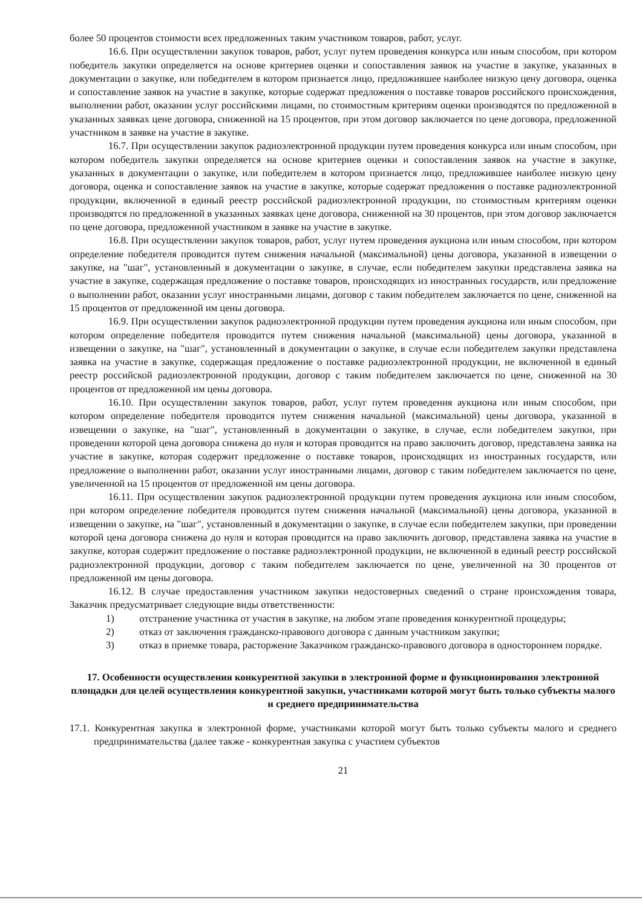более 50 процентов стоимости всех предложенных таким участником товаров, работ, услуг.
16.6. При осуществлении закупок товаров, работ, услуг путем проведения конкурса или иным способом, при котором победитель закупки определяется на основе критериев оценки и сопоставления заявок на участие в закупке, указанных в документации о закупке, или победителем в котором признается лицо, предложившее наиболее низкую цену договора, оценка и сопоставление заявок на участие в закупке, которые содержат предложения о поставке товаров российского происхождения, выполнении работ, оказании услуг российскими лицами, по стоимостным критериям оценки производятся по предложенной в указанных заявках цене договора, сниженной на 15 процентов, при этом договор заключается по цене договора, предложенной участником в заявке на участие в закупке.
16.7. При осуществлении закупок радиоэлектронной продукции путем проведения конкурса или иным способом, при котором победитель закупки определяется на основе критериев оценки и сопоставления заявок на участие в закупке, указанных в документации о закупке, или победителем в котором признается лицо, предложившее наиболее низкую цену договора, оценка и сопоставление заявок на участие в закупке, которые содержат предложения о поставке радиоэлектронной продукции, включенной в единый реестр российской радиоэлектронной продукции, по стоимостным критериям оценки производятся по предложенной в указанных заявках цене договора, сниженной на 30 процентов, при этом договор заключается по цене договора, предложенной участником в заявке на участие в закупке.
16.8. При осуществлении закупок товаров, работ, услуг путем проведения аукциона или иным способом, при котором определение победителя проводится путем снижения начальной (максимальной) цены договора, указанной в извещении о закупке, на "шаг", установленный в документации о закупке, в случае, если победителем закупки представлена заявка на участие в закупке, содержащая предложение о поставке товаров, происходящих из иностранных государств, или предложение о выполнении работ, оказании услуг иностранными лицами, договор с таким победителем заключается по цене, сниженной на 15 процентов от предложенной им цены договора.
16.9. При осуществлении закупок радиоэлектронной продукции путем проведения аукциона или иным способом, при котором определение победителя проводится путем снижения начальной (максимальной) цены договора, указанной в извещении о закупке, на "шаг", установленный в документации о закупке, в случае если победителем закупки представлена заявка на участие в закупке, содержащая предложение о поставке радиоэлектронной продукции, не включенной в единый реестр российской радиоэлектронной продукции, договор с таким победителем заключается по цене, сниженной на 30 процентов от предложенной им цены договора.
16.10. При осуществлении закупок товаров, работ, услуг путем проведения аукциона или иным способом, при котором определение победителя проводится путем снижения начальной (максимальной) цены договора, указанной в извещении о закупке, на "шаг", установленный в документации о закупке, в случае, если победителем закупки, при проведении которой цена договора снижена до нуля и которая проводится на право заключить договор, представлена заявка на участие в закупке, которая содержит предложение о поставке товаров, происходящих из иностранных государств, или предложение о выполнении работ, оказании услуг иностранными лицами, договор с таким победителем заключается по цене, увеличенной на 15 процентов от предложенной им цены договора.
16.11. При осуществлении закупок радиоэлектронной продукции путем проведения аукциона или иным способом, при котором определение победителя проводится путем снижения начальной (максимальной) цены договора, указанной в извещении о закупке, на "шаг", установленный в документации о закупке, в случае если победителем закупки, при проведении которой цена договора снижена до нуля и которая проводится на право заключить договор, представлена заявка на участие в закупке, которая содержит предложение о поставке радиоэлектронной продукции, не включенной в единый реестр российской радиоэлектронной продукции, договор с таким победителем заключается по цене, увеличенной на 30 процентов от предложенной им цены договора.
16.12. В случае предоставления участником закупки недостоверных сведений о стране происхождения товара, Заказчик предусматривает следующие виды ответственности:
1) отстранение участника от участия в закупке, на любом этапе проведения конкурентной процедуры;
2) отказ от заключения гражданско-правового договора с данным участником закупки;
3) отказ в приемке товара, расторжение Заказчиком гражданско-правового договора в одностороннем порядке.
17. Особенности осуществления конкурентной закупки в электронной форме и функционирования электронной площадки для целей осуществления конкурентной закупки, участниками которой могут быть только субъекты малого и среднего предпринимательства
17.1. Конкурентная закупка в электронной форме, участниками которой могут быть только субъекты малого и среднего предпринимательства (далее также - конкурентная закупка с участием субъектов
21